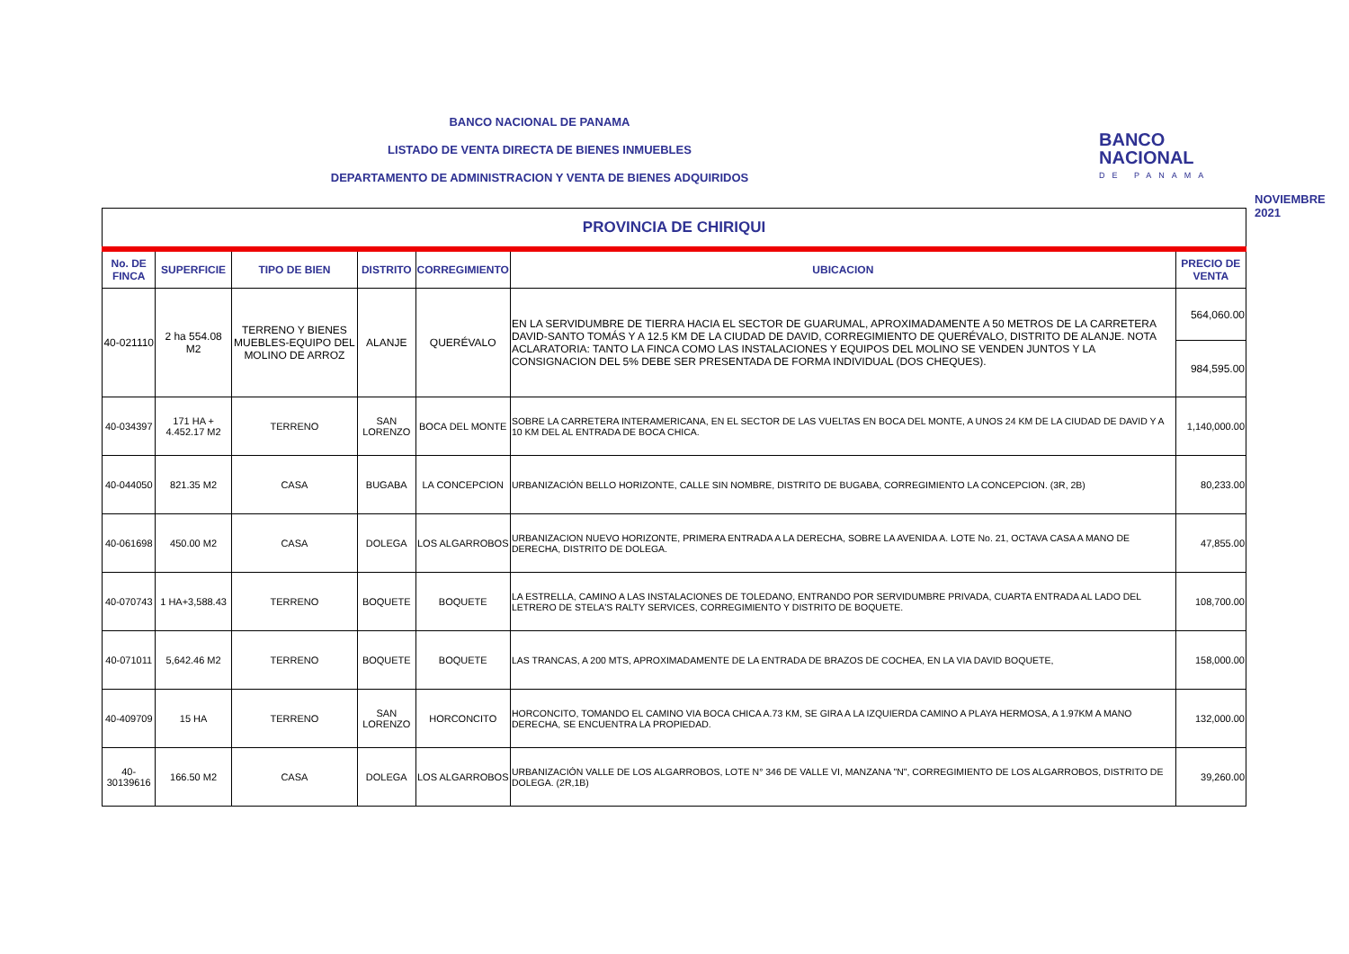BANCO NACIONAL DE PANAMA
LISTADO DE VENTA DIRECTA DE BIENES INMUEBLES
DEPARTAMENTO DE ADMINISTRACION Y VENTA DE BIENES ADQUIRIDOS
BANCO
NACIONAL
DE PANAMA
NOVIEMBRE 2021
| PROVINCIA DE CHIRIQUI | | | | | | |
| No. DE FINCA | SUPERFICIE | TIPO DE BIEN | DISTRITO | CORREGIMIENTO | UBICACION | PRECIO DE VENTA |
| 40-021110 | 2 ha 554.08 M2 | TERRENO Y BIENES MUEBLES-EQUIPO DEL MOLINO DE ARROZ | ALANJE | QUERÉVALO | EN LA SERVIDUMBRE DE TIERRA HACIA EL SECTOR DE GUARUMAL, APROXIMADAMENTE A 50 METROS DE LA CARRETERA DAVID-SANTO TOMÁS Y A 12.5 KM DE LA CIUDAD DE DAVID, CORREGIMIENTO DE QUERÉVALO, DISTRITO DE ALANJE. NOTA ACLARATORIA: TANTO LA FINCA COMO LAS INSTALACIONES Y EQUIPOS DEL MOLINO SE VENDEN JUNTOS Y LA CONSIGNACION DEL 5% DEBE SER PRESENTADA DE FORMA INDIVIDUAL (DOS CHEQUES). | 564,060.00 |
| | | | | | | 984,595.00 |
| 40-034397 | 171 HA + 4.452.17 M2 | TERRENO | SAN LORENZO | BOCA DEL MONTE | SOBRE LA CARRETERA INTERAMERICANA, EN EL SECTOR DE LAS VUELTAS EN BOCA DEL MONTE, A UNOS 24 KM DE LA CIUDAD DE DAVID Y A 10 KM DEL AL ENTRADA DE BOCA CHICA. | 1,140,000.00 |
| 40-044050 | 821.35 M2 | CASA | BUGABA | LA CONCEPCION | URBANIZACIÓN BELLO HORIZONTE, CALLE SIN NOMBRE, DISTRITO DE BUGABA, CORREGIMIENTO LA CONCEPCION. (3R, 2B) | 80,233.00 |
| 40-061698 | 450.00 M2 | CASA | DOLEGA | LOS ALGARROBOS | URBANIZACION NUEVO HORIZONTE, PRIMERA ENTRADA A LA DERECHA, SOBRE LA AVENIDA A. LOTE No. 21, OCTAVA CASA A MANO DE DERECHA, DISTRITO DE DOLEGA. | 47,855.00 |
| 40-070743 | 1 HA+3,588.43 | TERRENO | BOQUETE | BOQUETE | LA ESTRELLA, CAMINO A LAS INSTALACIONES DE TOLEDANO, ENTRANDO POR SERVIDUMBRE PRIVADA, CUARTA ENTRADA AL LADO DEL LETRERO DE STELA'S RALTY SERVICES, CORREGIMIENTO Y DISTRITO DE BOQUETE. | 108,700.00 |
| 40-071011 | 5,642.46 M2 | TERRENO | BOQUETE | BOQUETE | LAS TRANCAS, A 200 MTS, APROXIMADAMENTE DE LA ENTRADA DE BRAZOS DE COCHEA, EN LA VIA DAVID BOQUETE, | 158,000.00 |
| 40-409709 | 15 HA | TERRENO | SAN LORENZO | HORCONCITO | HORCONCITO, TOMANDO EL CAMINO VIA BOCA CHICA A.73 KM, SE GIRA A LA IZQUIERDA CAMINO A PLAYA HERMOSA, A 1.97KM A MANO DERECHA, SE ENCUENTRA LA PROPIEDAD. | 132,000.00 |
| 40-30139616 | 166.50 M2 | CASA | DOLEGA | LOS ALGARROBOS | URBANIZACIÓN VALLE DE LOS ALGARROBOS, LOTE N° 346 DE VALLE VI, MANZANA "N", CORREGIMIENTO DE LOS ALGARROBOS, DISTRITO DE DOLEGA. (2R,1B) | 39,260.00 |